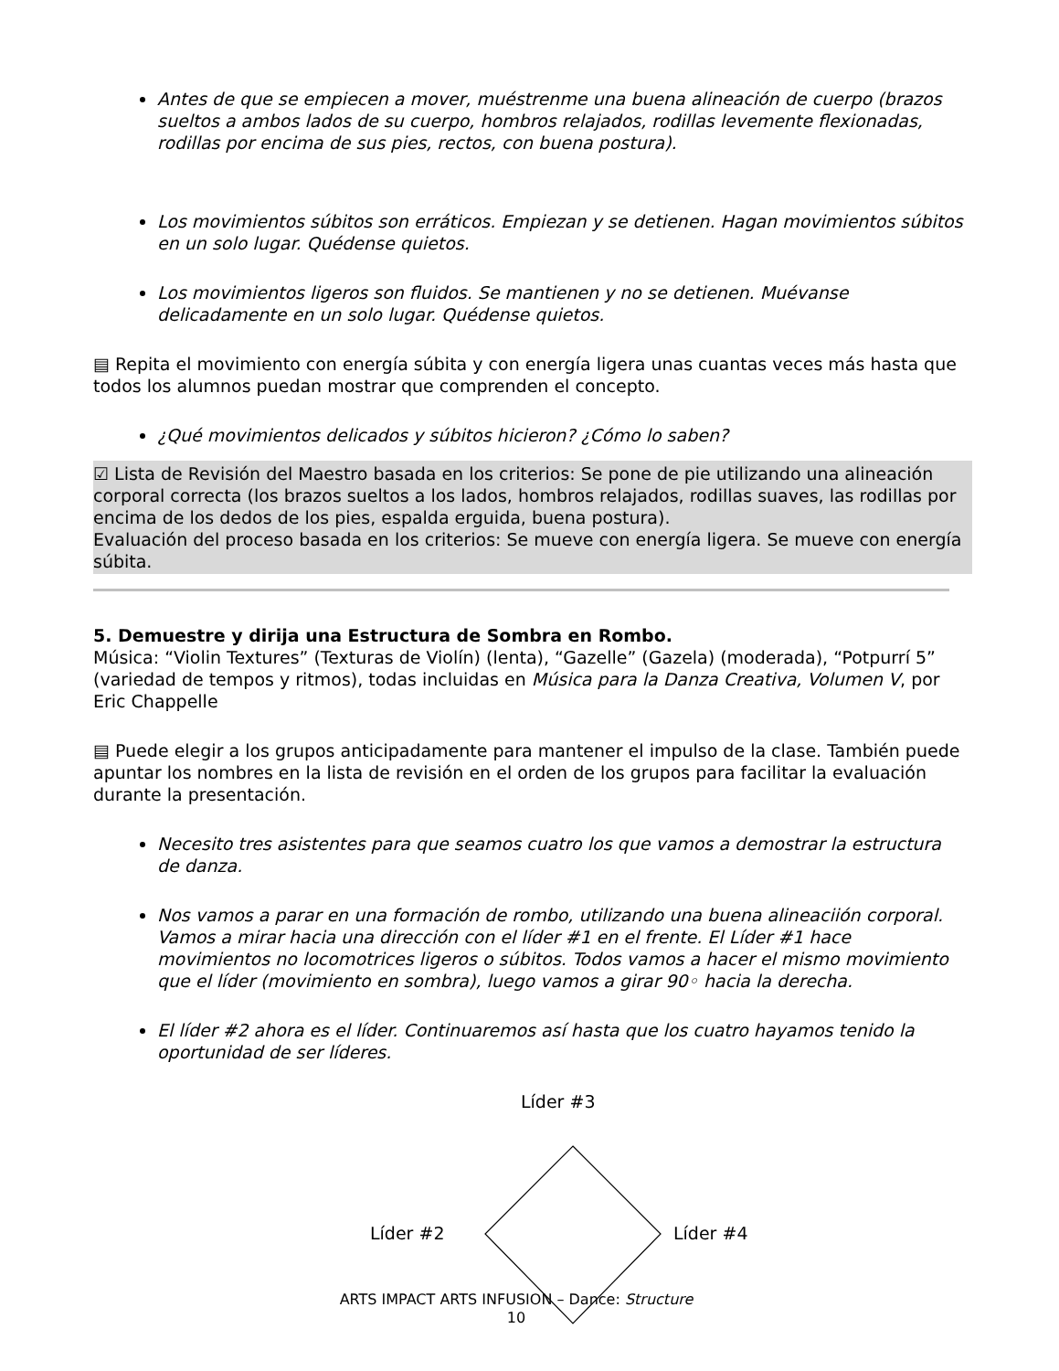Antes de que se empiecen a mover, muéstrenme una buena alineación de cuerpo (brazos sueltos a ambos lados de su cuerpo, hombros relajados, rodillas levemente flexionadas, rodillas por encima de sus pies, rectos, con buena postura).
Los movimientos súbitos son erráticos. Empiezan y se detienen. Hagan movimientos súbitos en un solo lugar. Quédense quietos.
Los movimientos ligeros son fluidos. Se mantienen y no se detienen. Muévanse delicadamente en un solo lugar. Quédense quietos.
▤ Repita el movimiento con energía súbita y con energía ligera unas cuantas veces más hasta que todos los alumnos puedan mostrar que comprenden el concepto.
¿Qué movimientos delicados y súbitos hicieron? ¿Cómo lo saben?
☑ Lista de Revisión del Maestro basada en los criterios: Se pone de pie utilizando una alineación corporal correcta (los brazos sueltos a los lados, hombros relajados, rodillas suaves, las rodillas por encima de los dedos de los pies, espalda erguida, buena postura).
Evaluación del proceso basada en los criterios: Se mueve con energía ligera. Se mueve con energía súbita.
5. Demuestre y dirija una Estructura de Sombra en Rombo.
Música: “Violin Textures” (Texturas de Violín) (lenta), “Gazelle” (Gazela) (moderada), “Potpurrí 5” (variedad de tempos y ritmos), todas incluidas en Música para la Danza Creativa, Volumen V, por Eric Chappelle
▤ Puede elegir a los grupos anticipadamente para mantener el impulso de la clase. También puede apuntar los nombres en la lista de revisión en el orden de los grupos para facilitar la evaluación durante la presentación.
Necesito tres asistentes para que seamos cuatro los que vamos a demostrar la estructura de danza.
Nos vamos a parar en una formación de rombo, utilizando una buena alineaciión corporal. Vamos a mirar hacia una dirección con el líder #1 en el frente. El Líder #1 hace movimientos no locomotrices ligeros o súbitos. Todos vamos a hacer el mismo movimiento que el líder (movimiento en sombra), luego vamos a girar 90◦ hacia la derecha.
El líder #2 ahora es el líder. Continuaremos así hasta que los cuatro hayamos tenido la oportunidad de ser líderes.
Líder #3
Líder #2 Líder #4
ARTS IMPACT ARTS INFUSION – Dance: Structure
10